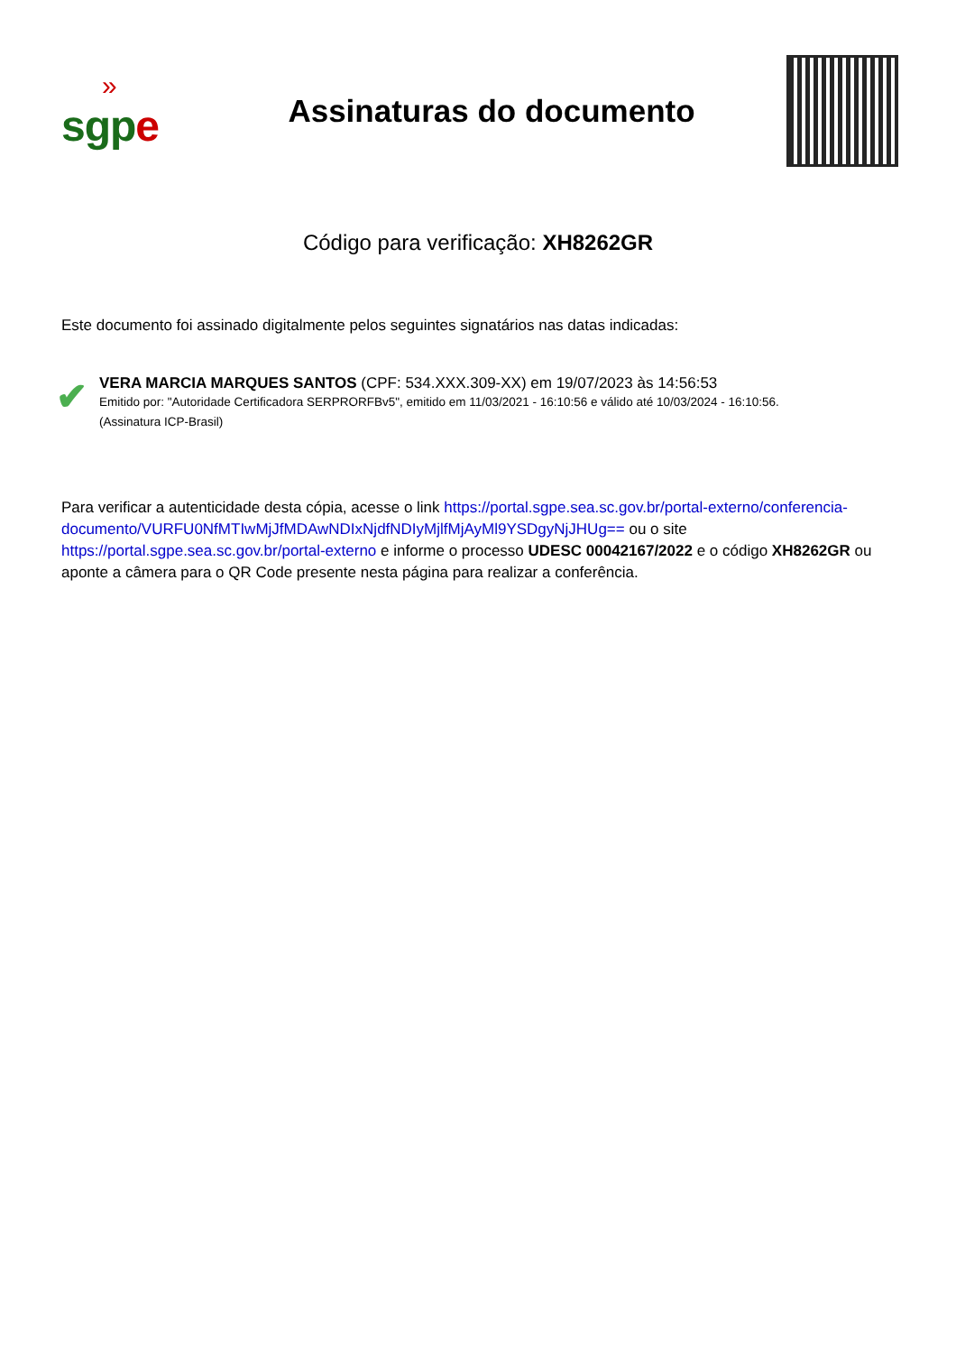»
sgpe
Assinaturas do documento
Código para verificação: XH8262GR
Este documento foi assinado digitalmente pelos seguintes signatários nas datas indicadas:
✔
VERA MARCIA MARQUES SANTOS (CPF: 534.XXX.309-XX) em 19/07/2023 às 14:56:53
Emitido por: "Autoridade Certificadora SERPRORFBv5", emitido em 11/03/2021 - 16:10:56 e válido até 10/03/2024 - 16:10:56.
(Assinatura ICP-Brasil)
Para verificar a autenticidade desta cópia, acesse o link https://portal.sgpe.sea.sc.gov.br/portal-externo/conferencia-documento/VURFU0NfMTIwMjJfMDAwNDIxNjdfNDIyMjlfMjAyMl9YSDgyNjJHUg== ou o site https://portal.sgpe.sea.sc.gov.br/portal-externo e informe o processo UDESC 00042167/2022 e o código XH8262GR ou aponte a câmera para o QR Code presente nesta página para realizar a conferência.